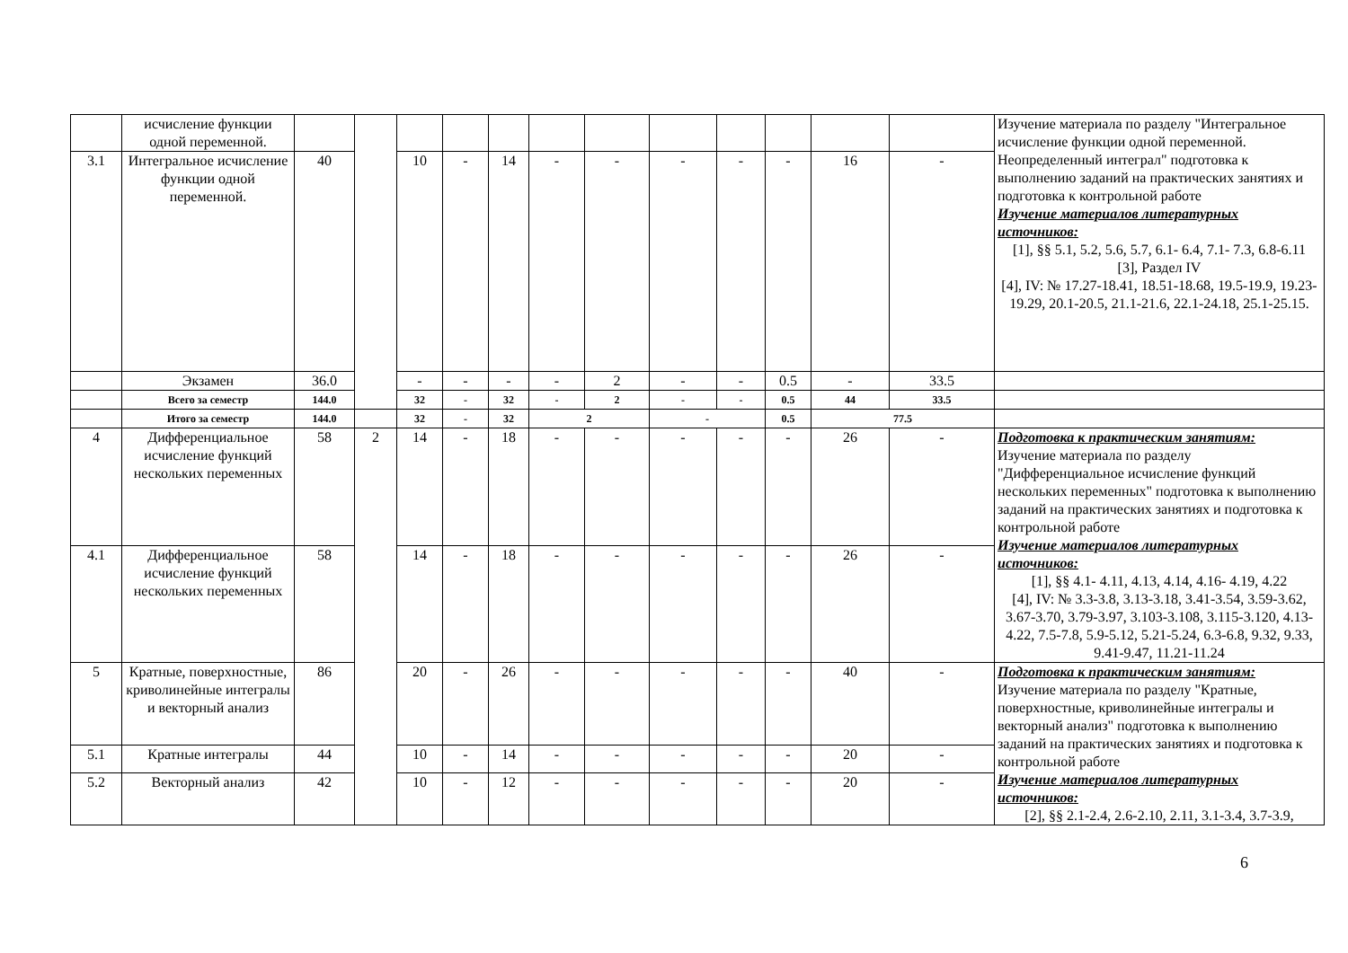| | исчисление функции одной переменной. | | | | | | | | | | | | | Изучение материала по разделу "Интегральное исчисление функции одной переменной. Неопределенный интеграл" подготовка к выполнению заданий на практических занятиях и подготовка к контрольной работе Изучение материалов литературных источников: [1], §§ 5.1, 5.2, 5.6, 5.7, 6.1- 6.4, 7.1- 7.3, 6.8-6.11 [3], Раздел IV [4], IV: № 17.27-18.41, 18.51-18.68, 19.5-19.9, 19.23-19.29, 20.1-20.5, 21.1-21.6, 22.1-24.18, 25.1-25.15. |
| 3.1 | Интегральное исчисление функции одной переменной. | 40 | | 10 | - | 14 | - | - | - | - | - | 16 | - | |
| | Экзамен | 36.0 | | - | - | - | - | 2 | - | - | 0.5 | - | 33.5 | |
| | Всего за семестр | 144.0 | | 32 | - | 32 | - | 2 | - | - | 0.5 | 44 | 33.5 | |
| | Итого за семестр | 144.0 | | 32 | - | 32 | 2 | | - | | 0.5 | 77.5 | | |
| 4 | Дифференциальное исчисление функций нескольких переменных | 58 | 2 | 14 | - | 18 | - | - | - | - | - | 26 | - | Подготовка к практическим занятиям: Изучение материала по разделу "Дифференциальное исчисление функций нескольких переменных" подготовка к выполнению заданий на практических занятиях и подготовка к контрольной работе Изучение материалов литературных источников: [1], §§ 4.1- 4.11, 4.13, 4.14, 4.16- 4.19, 4.22 [4], IV: № 3.3-3.8, 3.13-3.18, 3.41-3.54, 3.59-3.62, 3.67-3.70, 3.79-3.97, 3.103-3.108, 3.115-3.120, 4.13-4.22, 7.5-7.8, 5.9-5.12, 5.21-5.24, 6.3-6.8, 9.32, 9.33, 9.41-9.47, 11.21-11.24 |
| 4.1 | Дифференциальное исчисление функций нескольких переменных | 58 | | 14 | - | 18 | - | - | - | - | - | 26 | - | |
| 5 | Кратные, поверхностные, криволинейные интегралы и векторный анализ | 86 | | 20 | - | 26 | - | - | - | - | - | 40 | - | Подготовка к практическим занятиям: Изучение материала по разделу "Кратные, поверхностные, криволинейные интегралы и векторный анализ" подготовка к выполнению заданий на практических занятиях и подготовка к контрольной работе Изучение материалов литературных источников: [2], §§ 2.1-2.4, 2.6-2.10, 2.11, 3.1-3.4, 3.7-3.9, |
| 5.1 | Кратные интегралы | 44 | | 10 | - | 14 | - | - | - | - | - | 20 | - | |
| 5.2 | Векторный анализ | 42 | | 10 | - | 12 | - | - | - | - | - | 20 | - | |
6